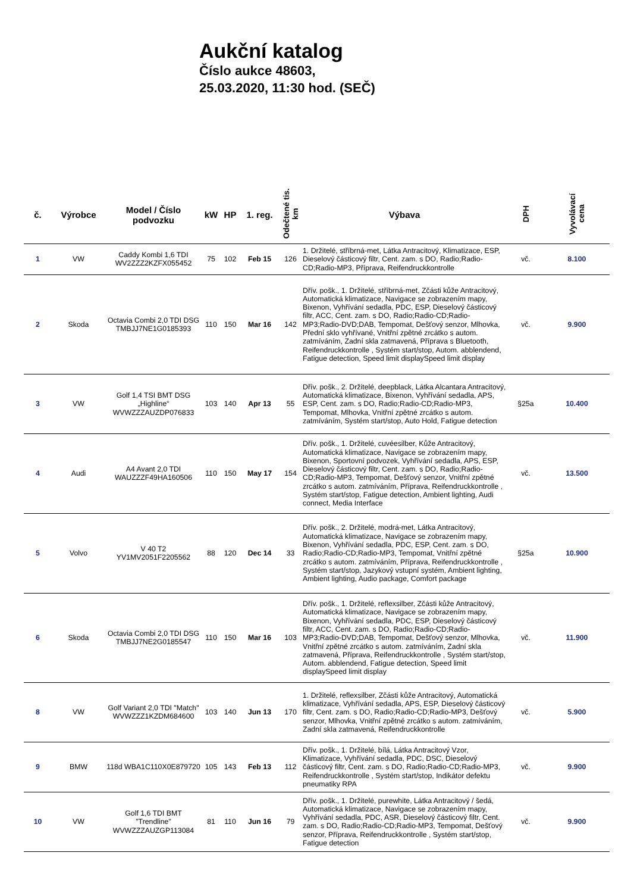Aukční katalog
Číslo aukce 48603,
25.03.2020, 11:30 hod. (SEČ)
| č. | Výrobce | Model / Číslo podvozku | kW | HP | 1. reg. | Odečtené tis. km | Výbava | DPH | Vyvolávací cena |
| --- | --- | --- | --- | --- | --- | --- | --- | --- | --- |
| 1 | VW | Caddy Kombi 1,6 TDI WV2ZZZ2KZFX055452 | 75 | 102 | Feb 15 | 126 | 1. Držitelé, stříbrná-met, Látka Antracitový, Klimatizace, ESP, Dieselový částicový filtr, Cent. zam. s DO, Radio;Radio-CD;Radio-MP3, Příprava, Reifendruckkontrolle | vč. | 8.100 |
| 2 | Skoda | Octavia Combi 2,0 TDI DSG TMBJJ7NE1G0185393 | 110 | 150 | Mar 16 | 142 | Dřív. pošk., 1. Držitelé, stříbrná-met, Zčásti kůže Antracitový, Automatická klimatizace, Navigace se zobrazením mapy, Bixenon, Vyhřívání sedadla, PDC, ESP, Dieselový částicový filtr, ACC, Cent. zam. s DO, Radio;Radio-CD;Radio-MP3;Radio-DVD;DAB, Tempomat, Dešťový senzor, Mlhovka, Přední sklo vyhřívané, Vnitřní zpětné zrcátko s autom. zatmíváním, Zadní skla zatmavená, Příprava s Bluetooth, Reifendruckkontrolle , Systém start/stop, Autom. abblendend, Fatigue detection, Speed limit displaySpeed limit display | vč. | 9.900 |
| 3 | VW | Golf 1,4 TSI BMT DSG „Highline“ WVWZZZAUZDP076833 | 103 | 140 | Apr 13 | 55 | Dřív. pošk., 2. Držitelé, deepblack, Látka Alcantara Antracitový, Automatická klimatizace, Bixenon, Vyhřívání sedadla, APS, ESP, Cent. zam. s DO, Radio;Radio-CD;Radio-MP3, Tempomat, Mlhovka, Vnitřní zpětné zrcátko s autom. zatmíváním, Systém start/stop, Auto Hold, Fatigue detection | §25a | 10.400 |
| 4 | Audi | A4 Avant 2,0 TDI WAUZZZF49HA160506 | 110 | 150 | May 17 | 154 | Dřív. pošk., 1. Držitelé, cuvéesilber, Kůže Antracitový, Automatická klimatizace, Navigace se zobrazením mapy, Bixenon, Sportovní podvozek, Vyhřívání sedadla, APS, ESP, Dieselový částicový filtr, Cent. zam. s DO, Radio;Radio-CD;Radio-MP3, Tempomat, Dešťový senzor, Vnitřní zpětné zrcátko s autom. zatmíváním, Příprava, Reifendruckkontrolle , Systém start/stop, Fatigue detection, Ambient lighting, Audi connect, Media Interface | vč. | 13.500 |
| 5 | Volvo | V 40 T2 YV1MV2051F2205562 | 88 | 120 | Dec 14 | 33 | Dřív. pošk., 2. Držitelé, modrá-met, Látka Antracitový, Automatická klimatizace, Navigace se zobrazením mapy, Bixenon, Vyhřívání sedadla, PDC, ESP, Cent. zam. s DO, Radio;Radio-CD;Radio-MP3, Tempomat, Vnitřní zpětné zrcátko s autom. zatmíváním, Příprava, Reifendruckkontrolle , Systém start/stop, Jazykový vstupní systém, Ambient lighting, Ambient lighting, Audio package, Comfort package | §25a | 10.900 |
| 6 | Skoda | Octavia Combi 2,0 TDI DSG TMBJJ7NE2G0185547 | 110 | 150 | Mar 16 | 103 | Dřív. pošk., 1. Držitelé, reflexsilber, Zčásti kůže Antracitový, Automatická klimatizace, Navigace se zobrazením mapy, Bixenon, Vyhřívání sedadla, PDC, ESP, Dieselový částicový filtr, ACC, Cent. zam. s DO, Radio;Radio-CD;Radio-MP3;Radio-DVD;DAB, Tempomat, Dešťový senzor, Mlhovka, Vnitřní zpětné zrcátko s autom. zatmíváním, Zadní skla zatmavená, Příprava, Reifendruckkontrolle , Systém start/stop, Autom. abblendend, Fatigue detection, Speed limit displaySpeed limit display | vč. | 11.900 |
| 8 | VW | Golf Variant 2,0 TDI "Match" WVWZZZ1KZDM684600 | 103 | 140 | Jun 13 | 170 | 1. Držitelé, reflexsilber, Zčásti kůže Antracitový, Automatická klimatizace, Vyhřívání sedadla, APS, ESP, Dieselový částicový filtr, Cent. zam. s DO, Radio;Radio-CD;Radio-MP3, Dešťový senzor, Mlhovka, Vnitřní zpětné zrcátko s autom. zatmíváním, Zadní skla zatmavená, Reifendruckkontrolle | vč. | 5.900 |
| 9 | BMW | 118d WBA1C110X0E879720 | 105 | 143 | Feb 13 | 112 | Dřív. pošk., 1. Držitelé, bílá, Látka Antracitový Vzor, Klimatizace, Vyhřívání sedadla, PDC, DSC, Dieselový částicový filtr, Cent. zam. s DO, Radio;Radio-CD;Radio-MP3, Reifendruckkontrolle , Systém start/stop, Indikátor defektu pneumatiky RPA | vč. | 9.900 |
| 10 | VW | Golf 1,6 TDI BMT "Trendline" WVWZZZAUZGP113084 | 81 | 110 | Jun 16 | 79 | Dřív. pošk., 1. Držitelé, purewhite, Látka Antracitový / šedá, Automatická klimatizace, Navigace se zobrazením mapy, Vyhřívání sedadla, PDC, ASR, Dieselový částicový filtr, Cent. zam. s DO, Radio;Radio-CD;Radio-MP3, Tempomat, Dešťový senzor, Příprava, Reifendruckkontrolle , Systém start/stop, Fatigue detection | vč. | 9.900 |